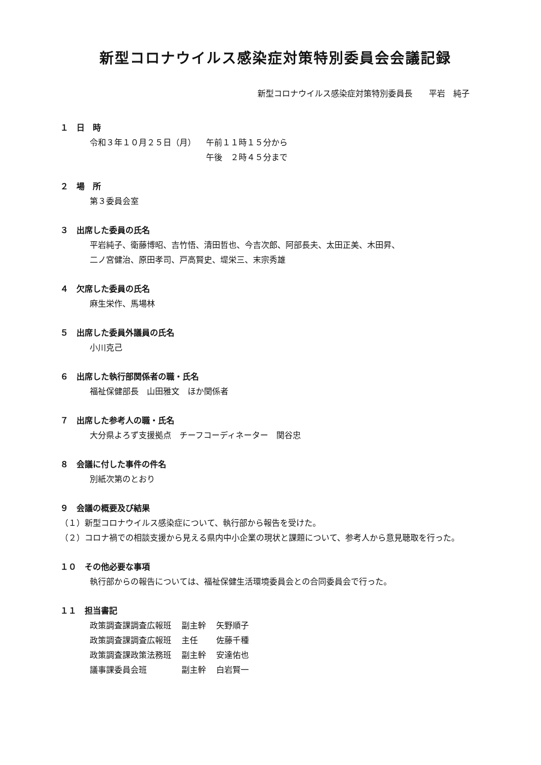新型コロナウイルス感染症対策特別委員会会議記録
新型コロナウイルス感染症対策特別委員長　　平岩　純子
１　日　時
| 令和３年１０月２５日（月） | 午前１１時１５分から |
| | 午後 ２時４５分まで |
２　場　所
第３委員会室
３　出席した委員の氏名
平岩純子、衛藤博昭、吉竹悟、清田哲也、今吉次郎、阿部長夫、太田正美、木田昇、
二ノ宮健治、原田孝司、戸高賢史、堤栄三、末宗秀雄
４　欠席した委員の氏名
麻生栄作、馬場林
５　出席した委員外議員の氏名
小川克己
６　出席した執行部関係者の職・氏名
福祉保健部長　山田雅文　ほか関係者
７　出席した参考人の職・氏名
大分県よろず支援拠点　チーフコーディネーター　関谷忠
８　会議に付した事件の件名
別紙次第のとおり
９　会議の概要及び結果
（１）新型コロナウイルス感染症について、執行部から報告を受けた。
（２）コロナ禍での相談支援から見える県内中小企業の現状と課題について、参考人から意見聴取を行った。
１０　その他必要な事項
執行部からの報告については、福祉保健生活環境委員会との合同委員会で行った。
１１　担当書記
| 政策調査課調査広報班 | 副主幹 | 矢野順子 |
| 政策調査課調査広報班 | 主任 | 佐藤千種 |
| 政策調査課政策法務班 | 副主幹 | 安達佑也 |
| 議事課委員会班 | 副主幹 | 白岩賢一 |